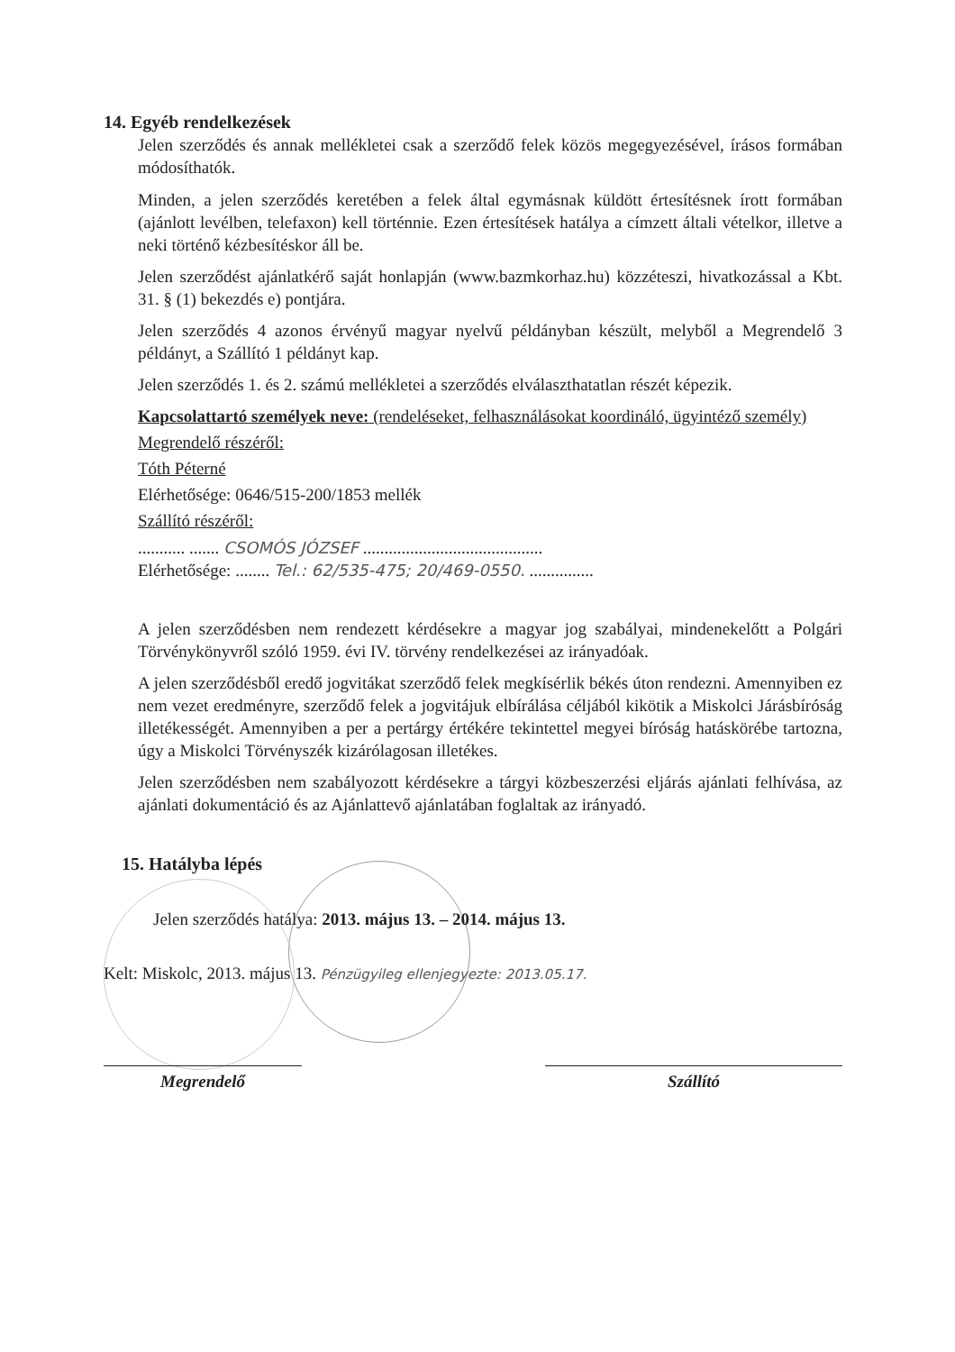14. Egyéb rendelkezések
Jelen szerződés és annak mellékletei csak a szerződő felek közös megegyezésével, írásos formában módosíthatók.
Minden, a jelen szerződés keretében a felek által egymásnak küldött értesítésnek írott formában (ajánlott levélben, telefaxon) kell történnie. Ezen értesítések hatálya a címzett általi vételkor, illetve a neki történő kézbesítéskor áll be.
Jelen szerződést ajánlatkérő saját honlapján (www.bazmkorhaz.hu) közzéteszi, hivatkozással a Kbt. 31. § (1) bekezdés e) pontjára.
Jelen szerződés 4 azonos érvényű magyar nyelvű példányban készült, melyből a Megrendelő 3 példányt, a Szállító 1 példányt kap.
Jelen szerződés 1. és 2. számú mellékletei a szerződés elválaszthatatlan részét képezik.
Kapcsolattartó személyek neve: (rendeléseket, felhasználásokat koordináló, ügyintéző személy)
Megrendelő részéről:
Tóth Péterné
Elérhetősége: 0646/515-200/1853 mellék
Szállító részéről:
........... ....... CSOMÓS JÓZSEF ..........................................
Elérhetősége: ........ Tel.: 62/535-475; 20/469-0550. ...............
A jelen szerződésben nem rendezett kérdésekre a magyar jog szabályai, mindenekelőtt a Polgári Törvénykönyvről szóló 1959. évi IV. törvény rendelkezései az irányadóak.
A jelen szerződésből eredő jogvitákat szerződő felek megkísérlik békés úton rendezni. Amennyiben ez nem vezet eredményre, szerződő felek a jogvitájuk elbírálása céljából kikötik a Miskolci Járásbíróság illetékességét. Amennyiben a per a pertárgy értékére tekintettel megyei bíróság hatáskörébe tartozna, úgy a Miskolci Törvényszék kizárólagosan illetékes.
Jelen szerződésben nem szabályozott kérdésekre a tárgyi közbeszerzési eljárás ajánlati felhívása, az ajánlati dokumentáció és az Ajánlattevő ajánlatában foglaltak az irányadó.
15. Hatályba lépés
Jelen szerződés hatálya: 2013. május 13. – 2014. május 13.
Kelt: Miskolc, 2013. május 13. Pénzügyileg ellenjegyezte: 2013.05.17.
Megrendelő Szállító